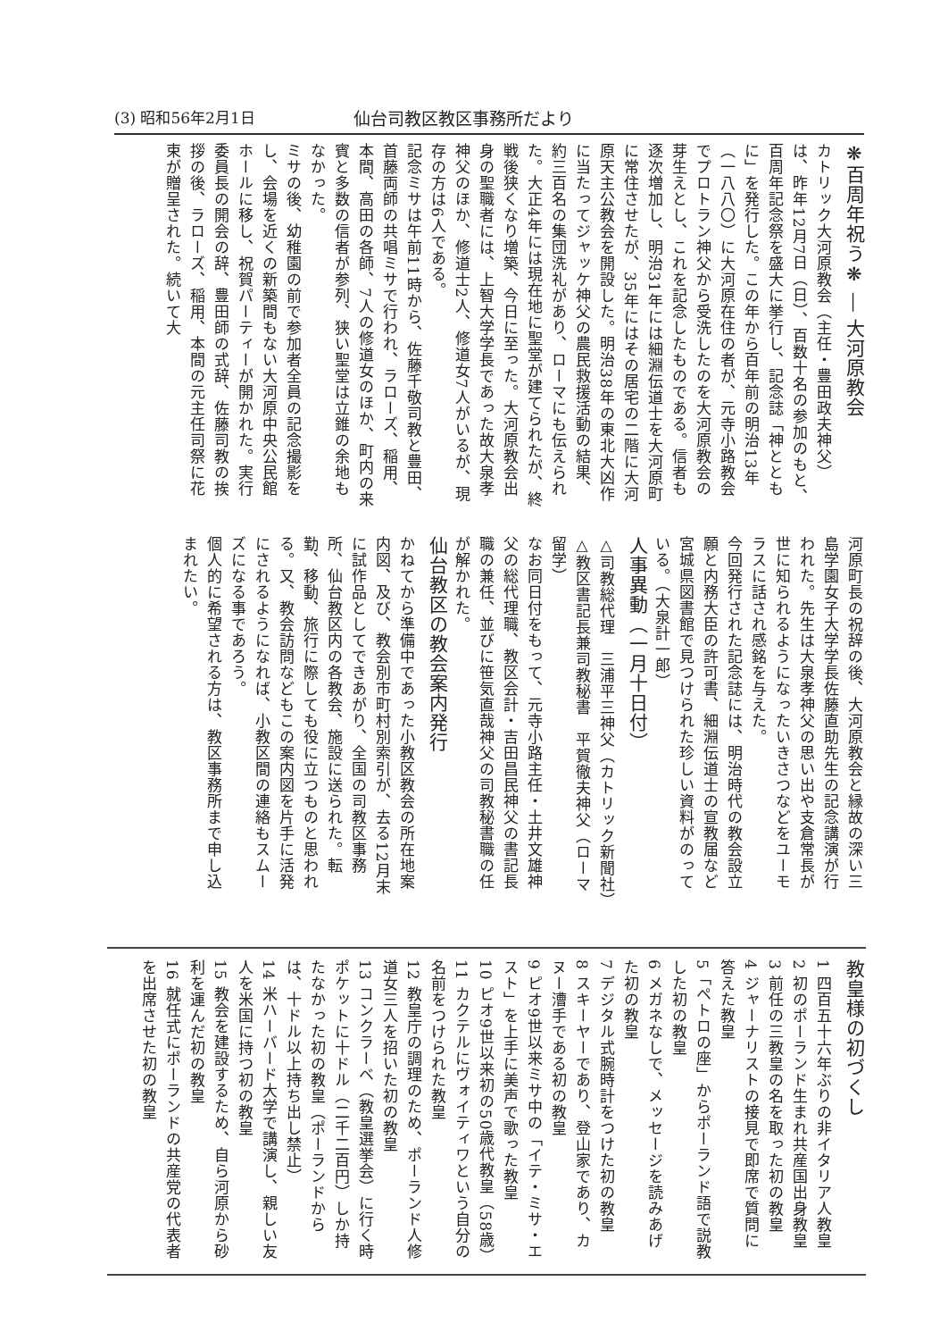(3) 昭和56年2月1日 仙台司教区教区事務所だより
❋百周年祝う❋ ― 大河原教会
カトリック大河原教会（主任・豊田政夫神父）は、昨年12月7日（日）、百数十名の参加のもと、百周年記念祭を盛大に挙行し、記念誌「神とともに」を発行した。この年から百年前の明治13年（一八八〇）に大河原在住の者が、元寺小路教会でプロトラン神父から受洗したのを大河原教会の芽生えとし、これを記念したものである。信者も逐次増加し、明治31年には細淵伝道士を大河原町に常住させたが、35年にはその居宅の二階に大河原天主公教会を開設した。明治38年の東北大凶作に当たってジャッケ神父の農民救援活動の結果、約三百名の集団洗礼があり、ローマにも伝えられた。大正4年には現在地に聖堂が建てられたが、終戦後狭くなり増築、今日に至った。大河原教会出身の聖職者には、上智大学学長であった故大泉孝神父のほか、修道士2人、修道女7人がいるが、現存の方は6人である。
記念ミサは午前11時から、佐藤千敬司教と豊田、首藤両師の共唱ミサで行われ、ラローズ、稲用、本間、高田の各師、7人の修道女のほか、町内の来賓と多数の信者が参列、狭い聖堂は立錐の余地もなかった。
ミサの後、幼稚園の前で参加者全員の記念撮影をし、会場を近くの新築間もない大河原中央公民館ホールに移し、祝賀パーティーが開かれた。実行委員長の開会の辞、豊田師の式辞、佐藤司教の挨拶の後、ラローズ、稲用、本間の元主任司祭に花束が贈呈された。続いて大
河原町長の祝辞の後、大河原教会と縁故の深い三島学園女子大学学長佐藤直助先生の記念講演が行われた。先生は大泉孝神父の思い出や支倉常長が世に知られるようになったいきさつなどをユーモラスに話され感銘を与えた。
今回発行された記念誌には、明治時代の教会設立願と内務大臣の許可書、細淵伝道士の宣教届など宮城県図書館で見つけられた珍しい資料がのっている。（大泉計一郎）
人事異動（一月十日付）
△司教総代理　三浦平三神父（カトリック新聞社）
△教区書記長兼司教秘書　平賀徹夫神父（ローマ留学）
なお同日付をもって、元寺小路主任・土井文雄神父の総代理職、教区会計・吉田昌民神父の書記長職の兼任、並びに笹気直哉神父の司教秘書職の任が解かれた。
仙台教区の教会案内発行
かねてから準備中であった小教区教会の所在地案内図、及び、教会別市町村別索引が、去る12月末に試作品としてできあがり、全国の司教区事務所、仙台教区内の各教会、施設に送られた。転勤、移動、旅行に際しても役に立つものと思われる。又、教会訪問などもこの案内図を片手に活発にされるようになれば、小教区間の連絡もスムーズになる事であろう。
個人的に希望される方は、教区事務所まで申し込まれたい。
教皇様の初づくし
1 四百五十六年ぶりの非イタリア人教皇
2 初のポーランド生まれ共産国出身教皇
3 前任の三教皇の名を取った初の教皇
4 ジャーナリストの接見で即席で質問に答えた教皇
5「ペトロの座」からポーランド語で説教した初の教皇
6 メガネなしで、メッセージを読みあげた初の教皇
7 デジタル式腕時計をつけた初の教皇
8 スキーヤーであり、登山家であり、カヌー漕手である初の教皇
9 ピオ9世以来ミサ中の「イテ・ミサ・エスト」を上手に美声で歌った教皇
10 ピオ9世以来初の50歳代教皇（58歳）
11 カクテルにヴォイティワという自分の名前をつけられた教皇
12 教皇庁の調理のため、ポーランド人修道女三人を招いた初の教皇
13 コンクラーベ（教皇選挙会）に行く時ポケットに十ドル（二千二百円）しか持たなかった初の教皇（ポーランドからは、十ドル以上持ち出し禁止）
14 米ハーバード大学で講演し、親しい友人を米国に持つ初の教皇
15 教会を建設するため、自ら河原から砂利を運んだ初の教皇
16 就任式にポーランドの共産党の代表者を出席させた初の教皇